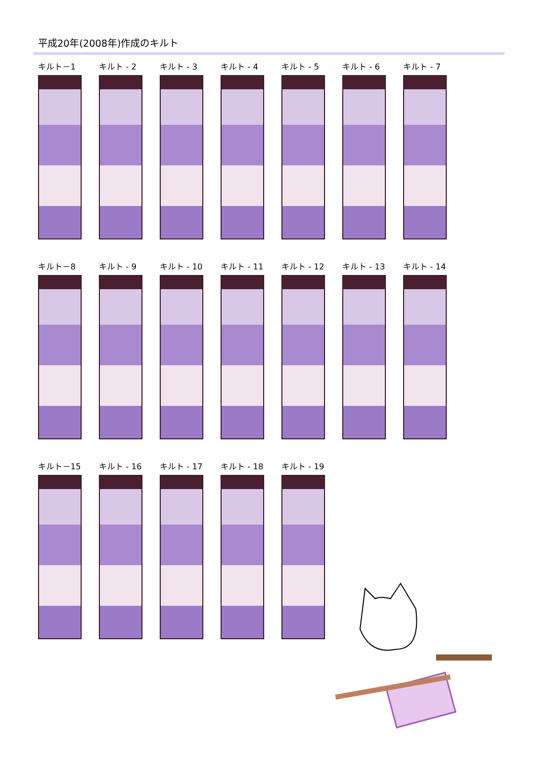平成20年(2008年)作成のキルト
キルト－1 キルト - 2 キルト - 3 キルト - 4 キルト - 5 キルト - 6 キルト - 7
キルト－8 キルト - 9 キルト - 10 キルト - 11 キルト - 12 キルト - 13 キルト - 14
キルト－15 キルト - 16 キルト - 17 キルト - 18 キルト - 19